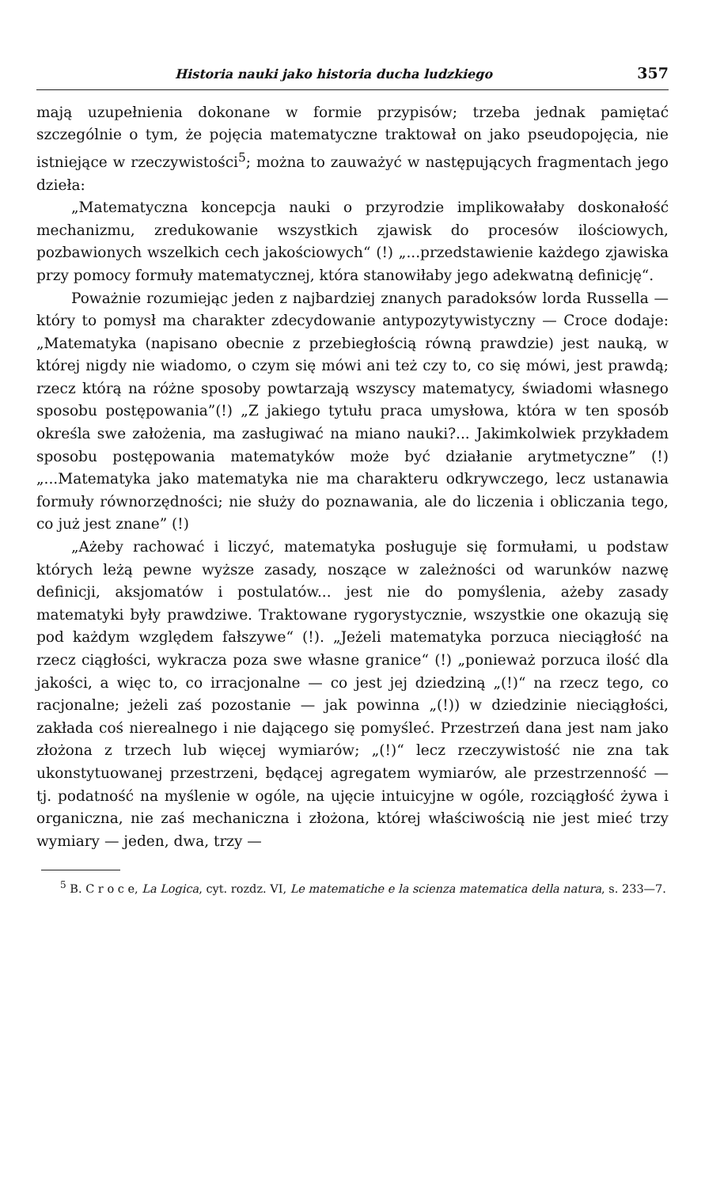Historia nauki jako historia ducha ludzkiego 357
mają uzupełnienia dokonane w formie przypisów; trzeba jednak pamiętać szczególnie o tym, że pojęcia matematyczne traktował on jako pseudopojęcia, nie istniejące w rzeczywistości<sup>5</sup>; można to zauważyć w następujących fragmentach jego dzieła:
„Matematyczna koncepcja nauki o przyrodzie implikowałaby doskonałość mechanizmu, zredukowanie wszystkich zjawisk do procesów ilościowych, pozbawionych wszelkich cech jakościowych“ (!) „...przedstawienie każdego zjawiska przy pomocy formuły matematycznej, która stanowiłaby jego adekwatną definicję“.
Poważnie rozumiejąc jeden z najbardziej znanych paradoksów lorda Russella — który to pomysł ma charakter zdecydowanie antypozytywistyczny — Croce dodaje: „Matematyka (napisano obecnie z przebiegłością równą prawdzie) jest nauką, w której nigdy nie wiadomo, o czym się mówi ani też czy to, co się mówi, jest prawdą; rzecz którą na różne sposoby powtarzają wszyscy matematycy, świadomi własnego sposobu postępowania”(!) „Z jakiego tytułu praca umysłowa, która w ten sposób określa swe założenia, ma zasługiwać na miano nauki?... Jakimkolwiek przykładem sposobu postępowania matematyków może być działanie arytmetyczne” (!) „...Matematyka jako matematyka nie ma charakteru odkrywczego, lecz ustanawia formuły równorzędności; nie służy do poznawania, ale do liczenia i obliczania tego, co już jest znane” (!)
„Ażeby rachować i liczyć, matematyka posługuje się formułami, u podstaw których leżą pewne wyższe zasady, noszące w zależności od warunków nazwę definicji, aksjomatów i postulatów... jest nie do pomyślenia, ażeby zasady matematyki były prawdziwe. Traktowane rygorystycznie, wszystkie one okazują się pod każdym względem fałszywe“ (!). „Jeżeli matematyka porzuca nieciągłość na rzecz ciągłości, wykracza poza swe własne granice“ (!) „ponieważ porzuca ilość dla jakości, a więc to, co irracjonalne — co jest jej dziedziną „(!)“ na rzecz tego, co racjonalne; jeżeli zaś pozostanie — jak powinna „(!)) w dziedzinie nieciągłości, zakłada coś nierealnego i nie dającego się pomyśleć. Przestrzeń dana jest nam jako złożona z trzech lub więcej wymiarów; „(!)“ lecz rzeczywistość nie zna tak ukonstytuowanej przestrzeni, będącej agregatem wymiarów, ale przestrzenność — tj. podatność na myślenie w ogóle, na ujęcie intuicyjne w ogóle, rozciągłość żywa i organiczna, nie zaś mechaniczna i złożona, której właściwością nie jest mieć trzy wymiary — jeden, dwa, trzy —
<sup>5</sup> B. C r o c e, La Logica, cyt. rozdz. VI, Le matematiche e la scienza matematica della natura, s. 233—7.